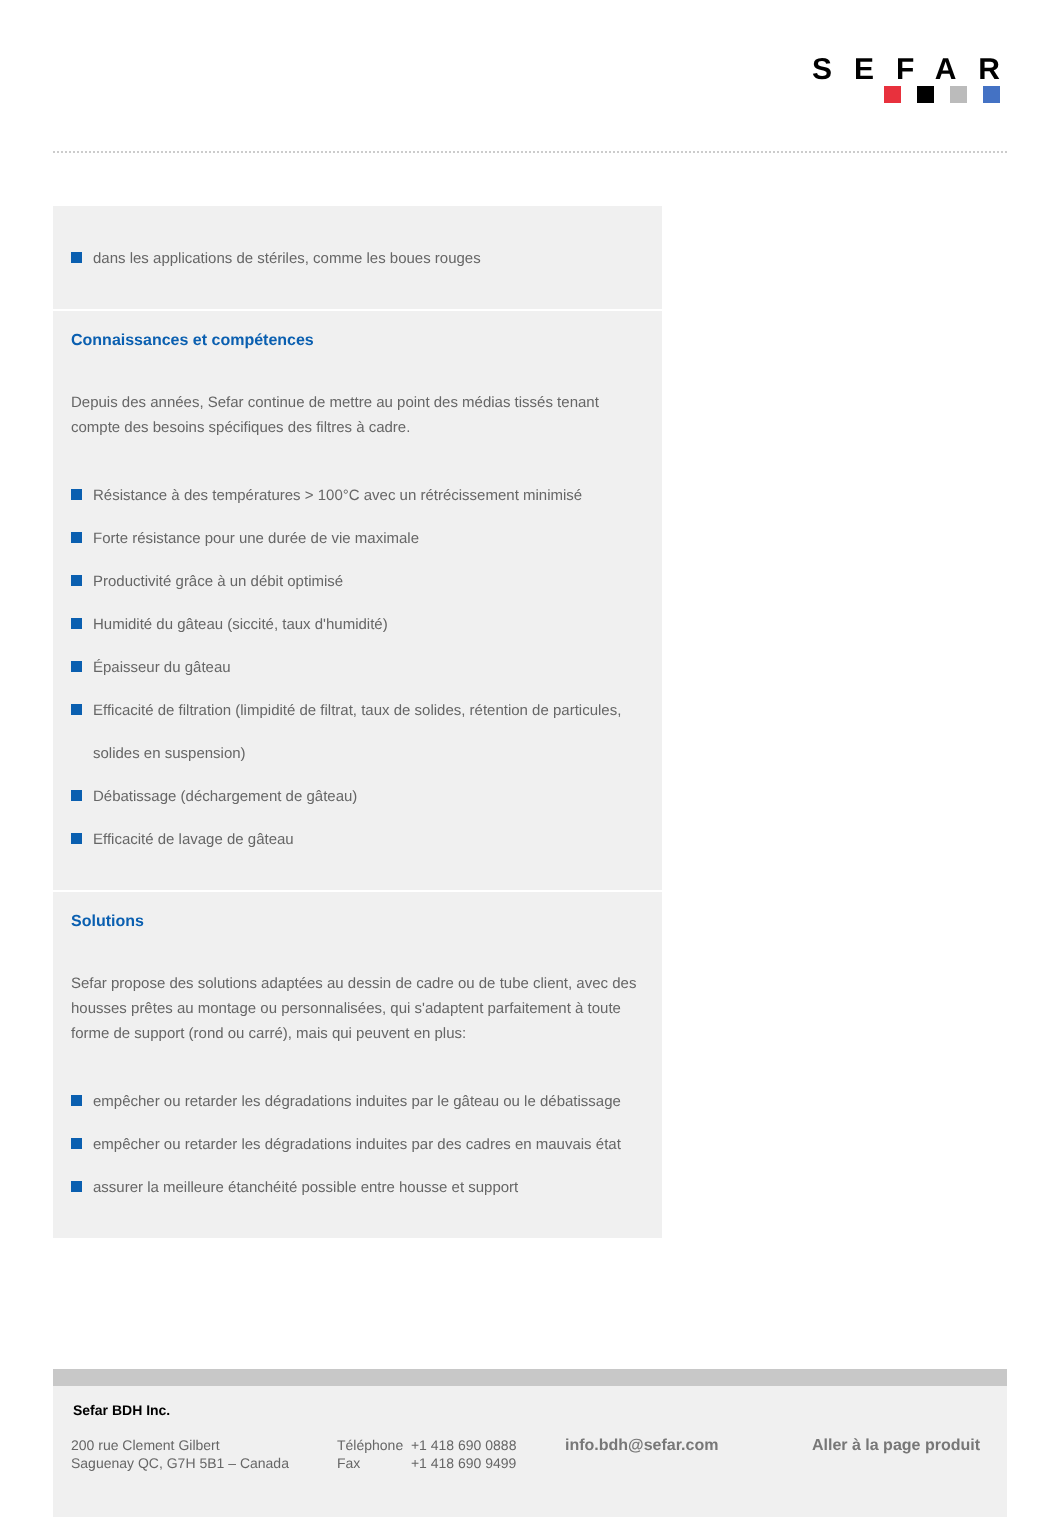SEFAR
dans les applications de stériles, comme les boues rouges
Connaissances et compétences
Depuis des années, Sefar continue de mettre au point des médias tissés tenant compte des besoins spécifiques des filtres à cadre.
Résistance à des températures > 100°C avec un rétrécissement minimisé
Forte résistance pour une durée de vie maximale
Productivité grâce à un débit optimisé
Humidité du gâteau (siccité, taux d'humidité)
Épaisseur du gâteau
Efficacité de filtration (limpidité de filtrat, taux de solides, rétention de particules, solides en suspension)
Débatissage (déchargement de gâteau)
Efficacité de lavage de gâteau
Solutions
Sefar propose des solutions adaptées au dessin de cadre ou de tube client, avec des housses prêtes au montage ou personnalisées, qui s'adaptent parfaitement à toute forme de support (rond ou carré), mais qui peuvent en plus:
empêcher ou retarder les dégradations induites par le gâteau ou le débatissage
empêcher ou retarder les dégradations induites par des cadres en mauvais état
assurer la meilleure étanchéité possible entre housse et support
Sefar BDH Inc.
200 rue Clement Gilbert
Saguenay QC, G7H 5B1 – Canada
Téléphone +1 418 690 0888
Fax +1 418 690 9499
info.bdh@sefar.com Aller à la page produit